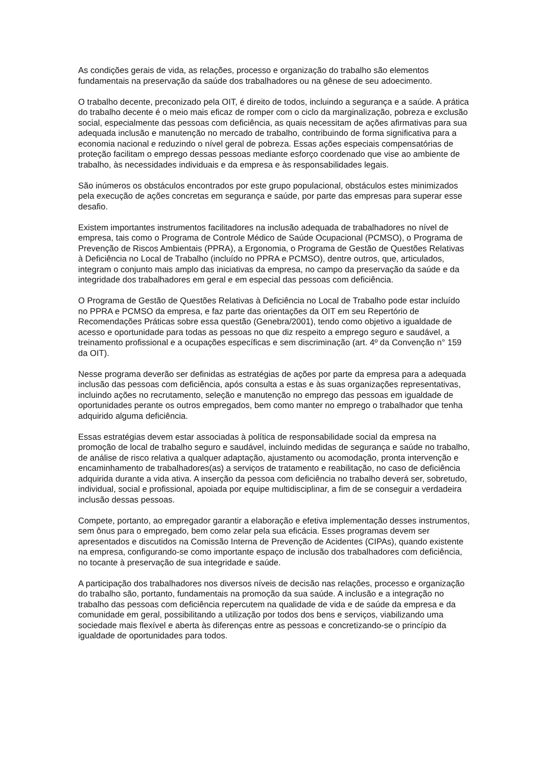As condições gerais de vida, as relações, processo e organização do trabalho são elementos fundamentais na preservação da saúde dos trabalhadores ou na gênese de seu adoecimento.
O trabalho decente, preconizado pela OIT, é direito de todos, incluindo a segurança e a saúde. A prática do trabalho decente é o meio mais eficaz de romper com o ciclo da marginalização, pobreza e exclusão social, especialmente das pessoas com deficiência, as quais necessitam de ações afirmativas para sua adequada inclusão e manutenção no mercado de trabalho, contribuindo de forma significativa para a economia nacional e reduzindo o nível geral de pobreza. Essas ações especiais compensatórias de proteção facilitam o emprego dessas pessoas mediante esforço coordenado que vise ao ambiente de trabalho, às necessidades individuais e da empresa e às responsabilidades legais.
São inúmeros os obstáculos encontrados por este grupo populacional, obstáculos estes minimizados pela execução de ações concretas em segurança e saúde, por parte das empresas para superar esse desafio.
Existem importantes instrumentos facilitadores na inclusão adequada de trabalhadores no nível de empresa, tais como o Programa de Controle Médico de Saúde Ocupacional (PCMSO), o Programa de Prevenção de Riscos Ambientais (PPRA), a Ergonomia, o Programa de Gestão de Questões Relativas à Deficiência no Local de Trabalho (incluído no PPRA e PCMSO), dentre outros, que, articulados, integram o conjunto mais amplo das iniciativas da empresa, no campo da preservação da saúde e da integridade dos trabalhadores em geral e em especial das pessoas com deficiência.
O Programa de Gestão de Questões Relativas à Deficiência no Local de Trabalho pode estar incluído no PPRA e PCMSO da empresa, e faz parte das orientações da OIT em seu Repertório de Recomendações Práticas sobre essa questão (Genebra/2001), tendo como objetivo a igualdade de acesso e oportunidade para todas as pessoas no que diz respeito a emprego seguro e saudável, a treinamento profissional e a ocupações específicas e sem discriminação (art. 4º da Convenção n° 159 da OIT).
Nesse programa deverão ser definidas as estratégias de ações por parte da empresa para a adequada inclusão das pessoas com deficiência, após consulta a estas e às suas organizações representativas, incluindo ações no recrutamento, seleção e manutenção no emprego das pessoas em igualdade de oportunidades perante os outros empregados, bem como manter no emprego o trabalhador que tenha adquirido alguma deficiência.
Essas estratégias devem estar associadas à política de responsabilidade social da empresa na promoção de local de trabalho seguro e saudável, incluindo medidas de segurança e saúde no trabalho, de análise de risco relativa a qualquer adaptação, ajustamento ou acomodação, pronta intervenção e encaminhamento de trabalhadores(as) a serviços de tratamento e reabilitação, no caso de deficiência adquirida durante a vida ativa. A inserção da pessoa com deficiência no trabalho deverá ser, sobretudo, individual, social e profissional, apoiada por equipe multidisciplinar, a fim de se conseguir a verdadeira inclusão dessas pessoas.
Compete, portanto, ao empregador garantir a elaboração e efetiva implementação desses instrumentos, sem ônus para o empregado, bem como zelar pela sua eficácia. Esses programas devem ser apresentados e discutidos na Comissão Interna de Prevenção de Acidentes (CIPAs), quando existente na empresa, configurando-se como importante espaço de inclusão dos trabalhadores com deficiência, no tocante à preservação de sua integridade e saúde.
A participação dos trabalhadores nos diversos níveis de decisão nas relações, processo e organização do trabalho são, portanto, fundamentais na promoção da sua saúde. A inclusão e a integração no trabalho das pessoas com deficiência repercutem na qualidade de vida e de saúde da empresa e da comunidade em geral, possibilitando a utilização por todos dos bens e serviços, viabilizando uma sociedade mais flexível e aberta às diferenças entre as pessoas e concretizando-se o princípio da igualdade de oportunidades para todos.